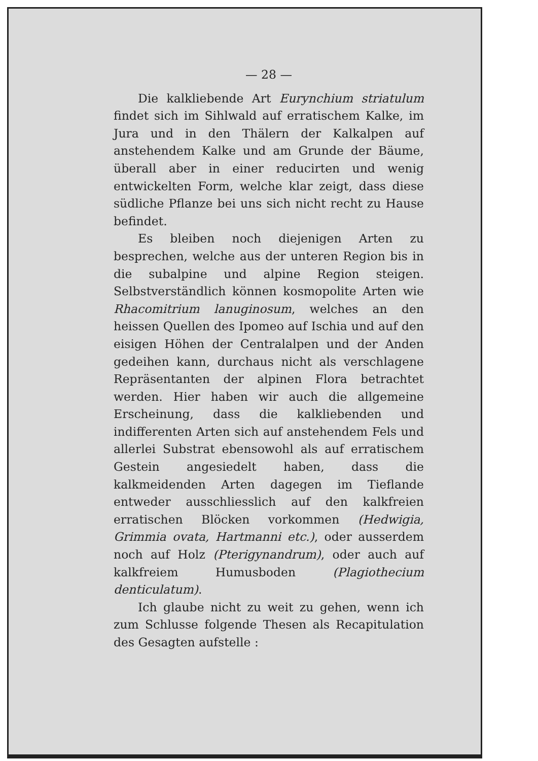— 28 —
Die kalkliebende Art Eurynchium striatulum findet sich im Sihlwald auf erratischem Kalke, im Jura und in den Thälern der Kalkalpen auf anstehendem Kalke und am Grunde der Bäume, überall aber in einer reducirten und wenig entwickelten Form, welche klar zeigt, dass diese südliche Pflanze bei uns sich nicht recht zu Hause befindet.
Es bleiben noch diejenigen Arten zu besprechen, welche aus der unteren Region bis in die subalpine und alpine Region steigen. Selbstverständlich können kosmopolite Arten wie Rhacomitrium lanuginosum, welches an den heissen Quellen des Ipomeo auf Ischia und auf den eisigen Höhen der Centralalpen und der Anden gedeihen kann, durchaus nicht als verschlagene Repräsentanten der alpinen Flora betrachtet werden. Hier haben wir auch die allgemeine Erscheinung, dass die kalkliebenden und indifferenten Arten sich auf anstehendem Fels und allerlei Substrat ebensowohl als auf erratischem Gestein angesiedelt haben, dass die kalkmeidenden Arten dagegen im Tieflande entweder ausschliesslich auf den kalkfreien erratischen Blöcken vorkommen (Hedwigia, Grimmia ovata, Hartmanni etc.), oder ausserdem noch auf Holz (Pterigynandrum), oder auch auf kalkfreiem Humusboden (Plagiothecium denticulatum).
Ich glaube nicht zu weit zu gehen, wenn ich zum Schlusse folgende Thesen als Recapitulation des Gesagten aufstelle :